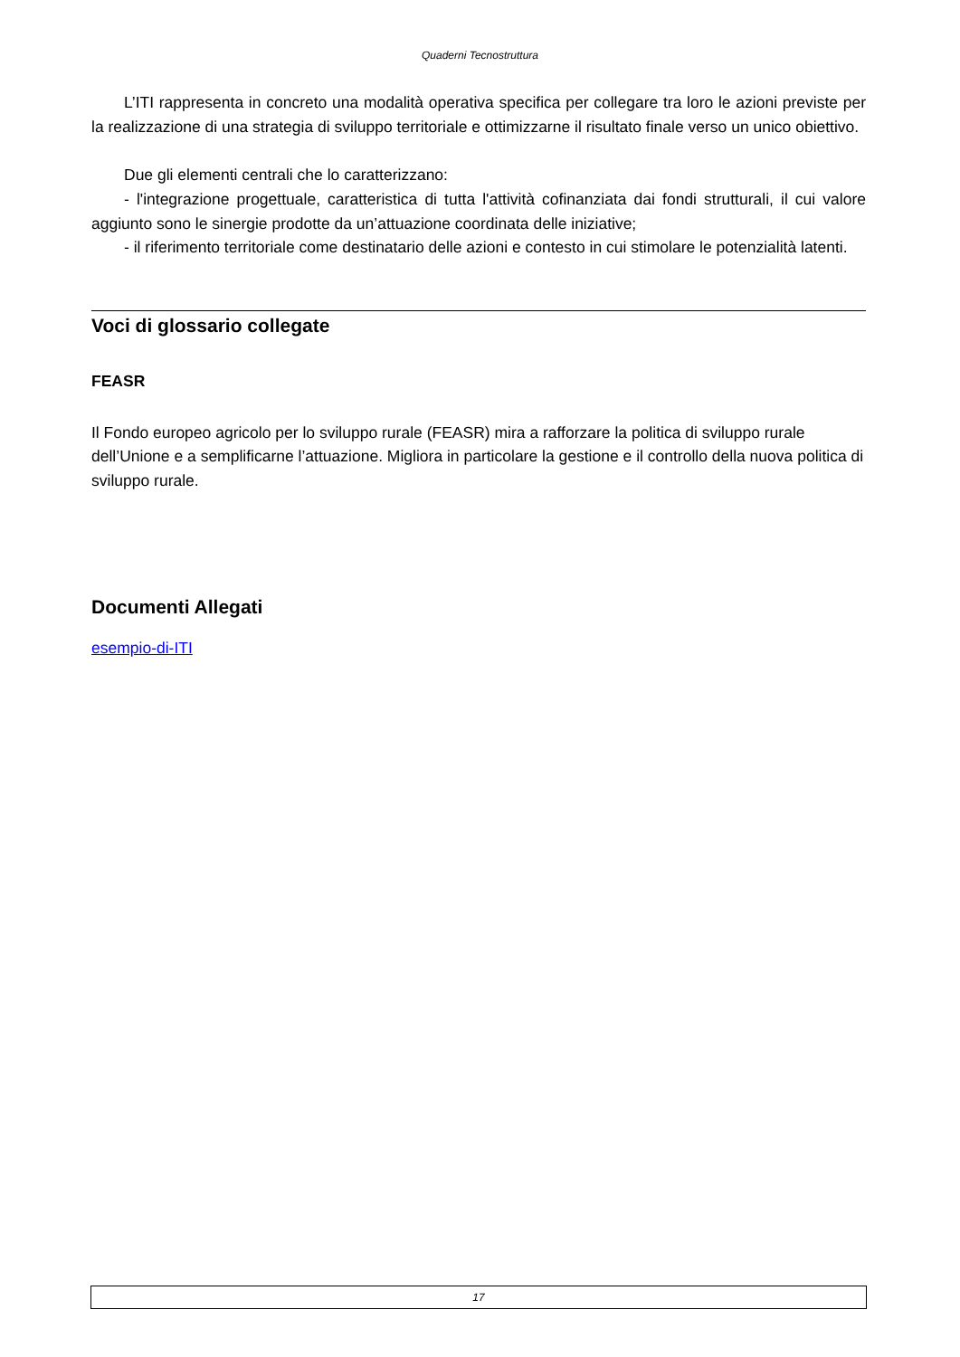Quaderni Tecnostruttura
L’ITI rappresenta in concreto una modalità operativa specifica per collegare tra loro le azioni previste per la realizzazione di una strategia di sviluppo territoriale e ottimizzarne il risultato finale verso un unico obiettivo.
Due gli elementi centrali che lo caratterizzano:
- l'integrazione progettuale, caratteristica di tutta l'attività cofinanziata dai fondi strutturali, il cui valore aggiunto sono le sinergie prodotte da un’attuazione coordinata delle iniziative;
- il riferimento territoriale come destinatario delle azioni e contesto in cui stimolare le potenzialità latenti.
Voci di glossario collegate
FEASR
Il Fondo europeo agricolo per lo sviluppo rurale (FEASR) mira a rafforzare la politica di sviluppo rurale dell’Unione e a semplificarne l’attuazione. Migliora in particolare la gestione e il controllo della nuova politica di sviluppo rurale.
Documenti Allegati
esempio-di-ITI
17